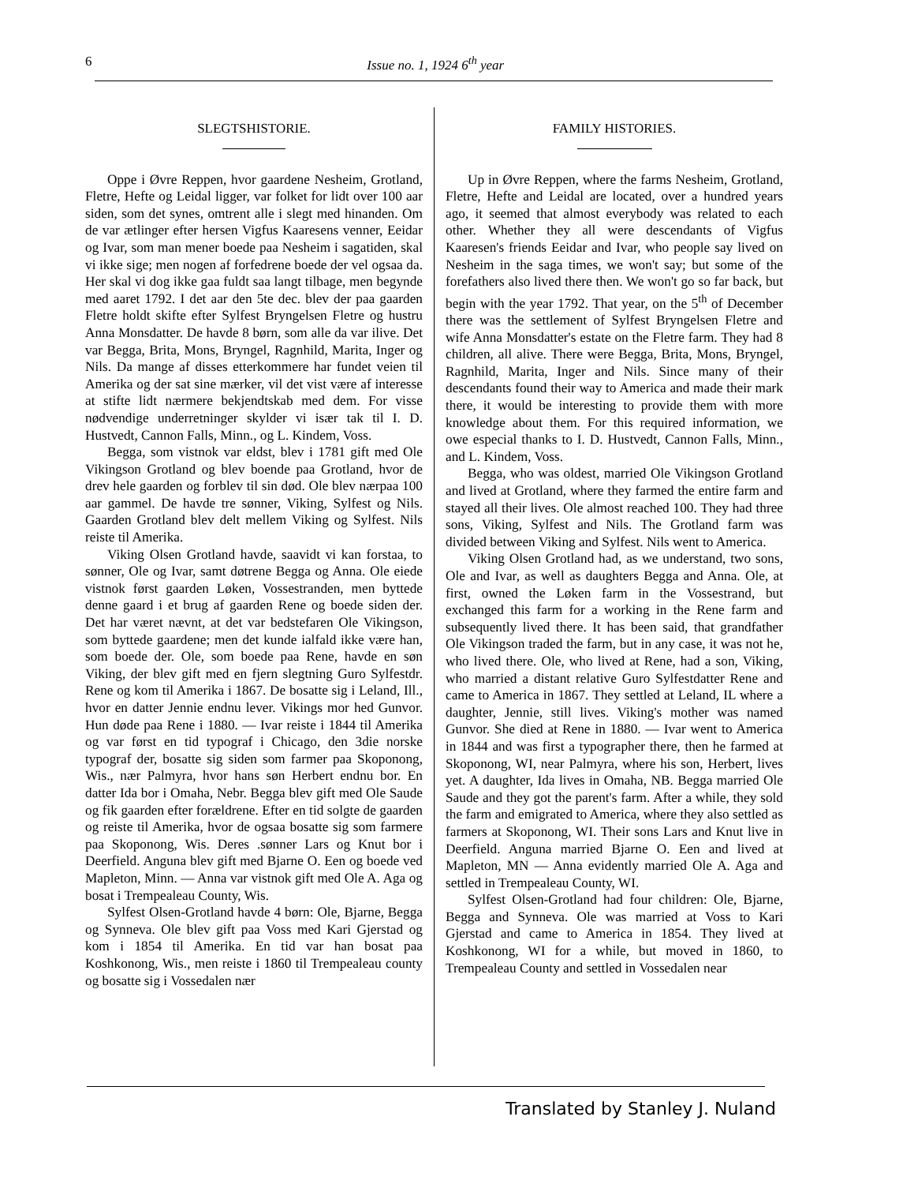6
Issue no. 1, 1924 6<sup>th</sup> year
SLEGTSHISTORIE.
Oppe i Øvre Reppen, hvor gaardene Nesheim, Grotland, Fletre, Hefte og Leidal ligger, var folket for lidt over 100 aar siden, som det synes, omtrent alle i slegt med hinanden. Om de var ætlinger efter hersen Vigfus Kaaresens venner, Eeidar og Ivar, som man mener boede paa Nesheim i sagatiden, skal vi ikke sige; men nogen af forfedrene boede der vel ogsaa da. Her skal vi dog ikke gaa fuldt saa langt tilbage, men begynde med aaret 1792. I det aar den 5te dec. blev der paa gaarden Fletre holdt skifte efter Sylfest Bryngelsen Fletre og hustru Anna Monsdatter. De havde 8 børn, som alle da var ilive. Det var Begga, Brita, Mons, Bryngel, Ragnhild, Marita, Inger og Nils. Da mange af disses etterkommere har fundet veien til Amerika og der sat sine mærker, vil det vist være af interesse at stifte lidt nærmere bekjendtskab med dem. For visse nødvendige underretninger skylder vi især tak til I. D. Hustvedt, Cannon Falls, Minn., og L. Kindem, Voss.
Begga, som vistnok var eldst, blev i 1781 gift med Ole Vikingson Grotland og blev boende paa Grotland, hvor de drev hele gaarden og forblev til sin død. Ole blev nærpaa 100 aar gammel. De havde tre sønner, Viking, Sylfest og Nils. Gaarden Grotland blev delt mellem Viking og Sylfest. Nils reiste til Amerika.
Viking Olsen Grotland havde, saavidt vi kan forstaa, to sønner, Ole og Ivar, samt døtrene Begga og Anna. Ole eiede vistnok først gaarden Løken, Vossestranden, men byttede denne gaard i et brug af gaarden Rene og boede siden der. Det har været nævnt, at det var bedstefaren Ole Vikingson, som byttede gaardene; men det kunde ialfald ikke være han, som boede der. Ole, som boede paa Rene, havde en søn Viking, der blev gift med en fjern slegtning Guro Sylfestdr. Rene og kom til Amerika i 1867. De bosatte sig i Leland, Ill., hvor en datter Jennie endnu lever. Vikings mor hed Gunvor. Hun døde paa Rene i 1880. — Ivar reiste i 1844 til Amerika og var først en tid typograf i Chicago, den 3die norske typograf der, bosatte sig siden som farmer paa Skoponong, Wis., nær Palmyra, hvor hans søn Herbert endnu bor. En datter Ida bor i Omaha, Nebr. Begga blev gift med Ole Saude og fik gaarden efter forældrene. Efter en tid solgte de gaarden og reiste til Amerika, hvor de ogsaa bosatte sig som farmere paa Skoponong, Wis. Deres .sønner Lars og Knut bor i Deerfield. Anguna blev gift med Bjarne O. Een og boede ved Mapleton, Minn. — Anna var vistnok gift med Ole A. Aga og bosat i Trempealeau County, Wis.
Sylfest Olsen-Grotland havde 4 børn: Ole, Bjarne, Begga og Synneva. Ole blev gift paa Voss med Kari Gjerstad og kom i 1854 til Amerika. En tid var han bosat paa Koshkonong, Wis., men reiste i 1860 til Trempealeau county og bosatte sig i Vossedalen nær
FAMILY HISTORIES.
Up in Øvre Reppen, where the farms Nesheim, Grotland, Fletre, Hefte and Leidal are located, over a hundred years ago, it seemed that almost everybody was related to each other. Whether they all were descendants of Vigfus Kaaresen's friends Eeidar and Ivar, who people say lived on Nesheim in the saga times, we won't say; but some of the forefathers also lived there then. We won't go so far back, but begin with the year 1792. That year, on the 5<sup>th</sup> of December there was the settlement of Sylfest Bryngelsen Fletre and wife Anna Monsdatter's estate on the Fletre farm. They had 8 children, all alive. There were Begga, Brita, Mons, Bryngel, Ragnhild, Marita, Inger and Nils. Since many of their descendants found their way to America and made their mark there, it would be interesting to provide them with more knowledge about them. For this required information, we owe especial thanks to I. D. Hustvedt, Cannon Falls, Minn., and L. Kindem, Voss.
Begga, who was oldest, married Ole Vikingson Grotland and lived at Grotland, where they farmed the entire farm and stayed all their lives. Ole almost reached 100. They had three sons, Viking, Sylfest and Nils. The Grotland farm was divided between Viking and Sylfest. Nils went to America.
Viking Olsen Grotland had, as we understand, two sons, Ole and Ivar, as well as daughters Begga and Anna. Ole, at first, owned the Løken farm in the Vossestrand, but exchanged this farm for a working in the Rene farm and subsequently lived there. It has been said, that grandfather Ole Vikingson traded the farm, but in any case, it was not he, who lived there. Ole, who lived at Rene, had a son, Viking, who married a distant relative Guro Sylfestdatter Rene and came to America in 1867. They settled at Leland, IL where a daughter, Jennie, still lives. Viking's mother was named Gunvor. She died at Rene in 1880. ― Ivar went to America in 1844 and was first a typographer there, then he farmed at Skoponong, WI, near Palmyra, where his son, Herbert, lives yet. A daughter, Ida lives in Omaha, NB. Begga married Ole Saude and they got the parent's farm. After a while, they sold the farm and emigrated to America, where they also settled as farmers at Skoponong, WI. Their sons Lars and Knut live in Deerfield. Anguna married Bjarne O. Een and lived at Mapleton, MN ― Anna evidently married Ole A. Aga and settled in Trempealeau County, WI.
Sylfest Olsen-Grotland had four children: Ole, Bjarne, Begga and Synneva. Ole was married at Voss to Kari Gjerstad and came to America in 1854. They lived at Koshkonong, WI for a while, but moved in 1860, to Trempealeau County and settled in Vossedalen near
Translated by Stanley J. Nuland